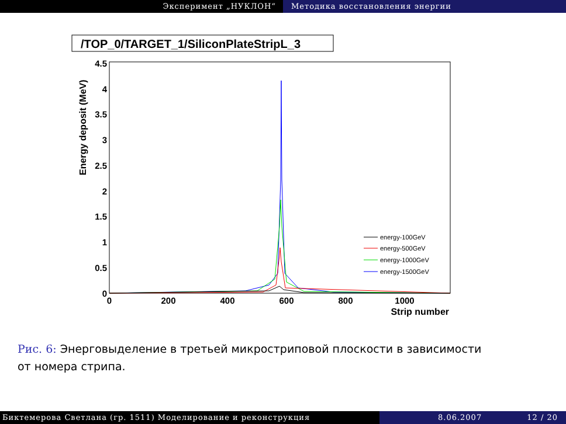Эксперимент „НУКЛОН“ Методика восстановления энергии
/TOP_0/TARGET_1/SiliconPlateStripL_3
4.5
4
3.5
3
2.5
2
1.5
1
0.5
0
0
200
400
600
800
1000
Strip number
Energy deposit (MeV)
energy-100GeV
energy-500GeV
energy-1000GeV
energy-1500GeV
Рис. 6: Энерговыделение в третьей микростриповой плоскости в зависимости от номера стрипа.
Биктемерова Светлана (гр. 1511) Моделирование и реконструкция 8.06.2007 12 / 20